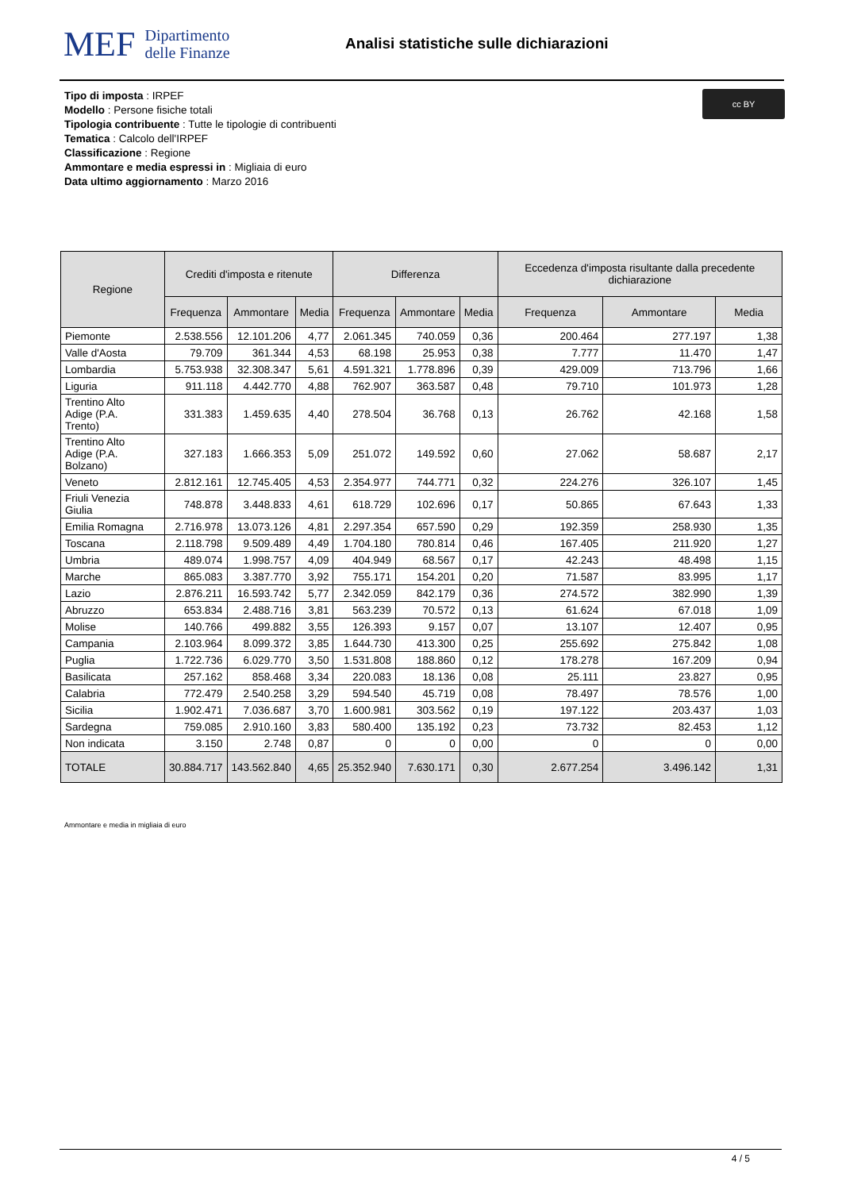MEF Dipartimento
delle Finanze
Analisi statistiche sulle dichiarazioni
cc BY
Tipo di imposta : IRPEF
Modello : Persone fisiche totali
Tipologia contribuente : Tutte le tipologie di contribuenti
Tematica : Calcolo dell'IRPEF
Classificazione : Regione
Ammontare e media espressi in : Migliaia di euro
Data ultimo aggiornamento : Marzo 2016
| Regione | Crediti d'imposta e ritenute | | | Differenza | | | Eccedenza d'imposta risultante dalla precedente dichiarazione | | |
| --- | --- | --- | --- | --- | --- | --- | --- | --- | --- |
| | Frequenza | Ammontare | Media | Frequenza | Ammontare | Media | Frequenza | Ammontare | Media |
| Piemonte | 2.538.556 | 12.101.206 | 4,77 | 2.061.345 | 740.059 | 0,36 | 200.464 | 277.197 | 1,38 |
| Valle d'Aosta | 79.709 | 361.344 | 4,53 | 68.198 | 25.953 | 0,38 | 7.777 | 11.470 | 1,47 |
| Lombardia | 5.753.938 | 32.308.347 | 5,61 | 4.591.321 | 1.778.896 | 0,39 | 429.009 | 713.796 | 1,66 |
| Liguria | 911.118 | 4.442.770 | 4,88 | 762.907 | 363.587 | 0,48 | 79.710 | 101.973 | 1,28 |
| Trentino Alto Adige (P.A. Trento) | 331.383 | 1.459.635 | 4,40 | 278.504 | 36.768 | 0,13 | 26.762 | 42.168 | 1,58 |
| Trentino Alto Adige (P.A. Bolzano) | 327.183 | 1.666.353 | 5,09 | 251.072 | 149.592 | 0,60 | 27.062 | 58.687 | 2,17 |
| Veneto | 2.812.161 | 12.745.405 | 4,53 | 2.354.977 | 744.771 | 0,32 | 224.276 | 326.107 | 1,45 |
| Friuli Venezia Giulia | 748.878 | 3.448.833 | 4,61 | 618.729 | 102.696 | 0,17 | 50.865 | 67.643 | 1,33 |
| Emilia Romagna | 2.716.978 | 13.073.126 | 4,81 | 2.297.354 | 657.590 | 0,29 | 192.359 | 258.930 | 1,35 |
| Toscana | 2.118.798 | 9.509.489 | 4,49 | 1.704.180 | 780.814 | 0,46 | 167.405 | 211.920 | 1,27 |
| Umbria | 489.074 | 1.998.757 | 4,09 | 404.949 | 68.567 | 0,17 | 42.243 | 48.498 | 1,15 |
| Marche | 865.083 | 3.387.770 | 3,92 | 755.171 | 154.201 | 0,20 | 71.587 | 83.995 | 1,17 |
| Lazio | 2.876.211 | 16.593.742 | 5,77 | 2.342.059 | 842.179 | 0,36 | 274.572 | 382.990 | 1,39 |
| Abruzzo | 653.834 | 2.488.716 | 3,81 | 563.239 | 70.572 | 0,13 | 61.624 | 67.018 | 1,09 |
| Molise | 140.766 | 499.882 | 3,55 | 126.393 | 9.157 | 0,07 | 13.107 | 12.407 | 0,95 |
| Campania | 2.103.964 | 8.099.372 | 3,85 | 1.644.730 | 413.300 | 0,25 | 255.692 | 275.842 | 1,08 |
| Puglia | 1.722.736 | 6.029.770 | 3,50 | 1.531.808 | 188.860 | 0,12 | 178.278 | 167.209 | 0,94 |
| Basilicata | 257.162 | 858.468 | 3,34 | 220.083 | 18.136 | 0,08 | 25.111 | 23.827 | 0,95 |
| Calabria | 772.479 | 2.540.258 | 3,29 | 594.540 | 45.719 | 0,08 | 78.497 | 78.576 | 1,00 |
| Sicilia | 1.902.471 | 7.036.687 | 3,70 | 1.600.981 | 303.562 | 0,19 | 197.122 | 203.437 | 1,03 |
| Sardegna | 759.085 | 2.910.160 | 3,83 | 580.400 | 135.192 | 0,23 | 73.732 | 82.453 | 1,12 |
| Non indicata | 3.150 | 2.748 | 0,87 | 0 | 0 | 0,00 | 0 | 0 | 0,00 |
| TOTALE | 30.884.717 | 143.562.840 | 4,65 | 25.352.940 | 7.630.171 | 0,30 | 2.677.254 | 3.496.142 | 1,31 |
Ammontare e media in migliaia di euro
4 / 5